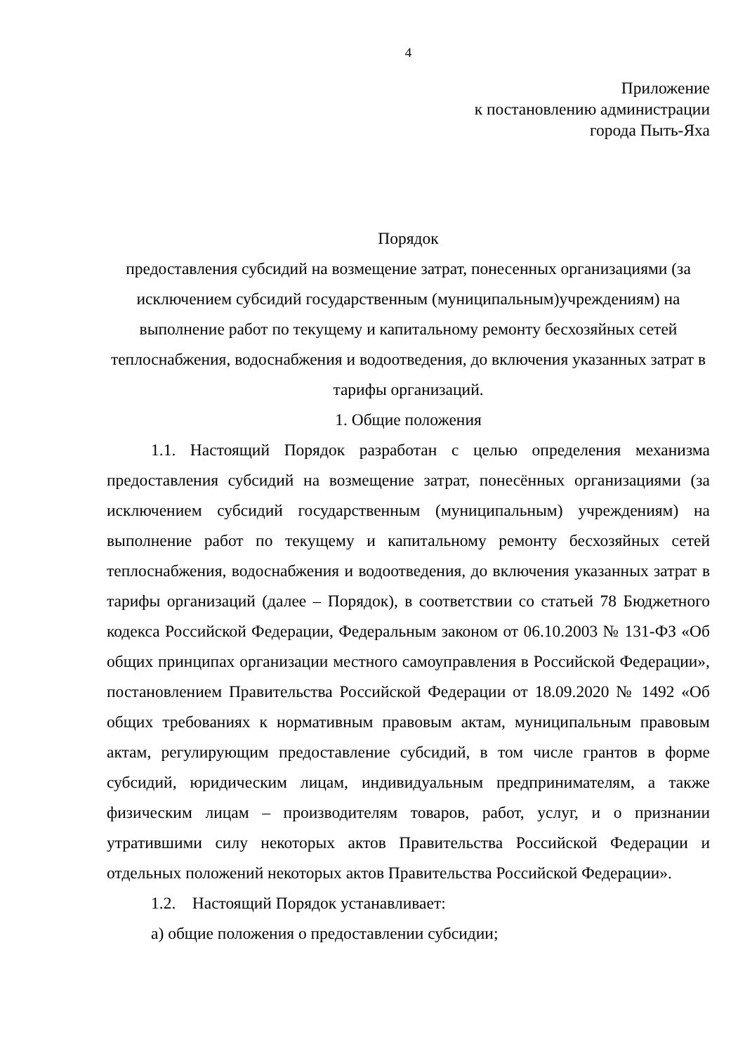4
Приложение
к постановлению администрации
города Пыть-Яха
Порядок
предоставления субсидий на возмещение затрат, понесенных организациями (за исключением субсидий государственным (муниципальным)учреждениям) на выполнение работ по текущему и капитальному ремонту бесхозяйных сетей теплоснабжения, водоснабжения и водоотведения, до включения указанных затрат в тарифы организаций.
1. Общие положения
1.1. Настоящий Порядок разработан с целью определения механизма предоставления субсидий на возмещение затрат, понесённых организациями (за исключением субсидий государственным (муниципальным) учреждениям) на выполнение работ по текущему и капитальному ремонту бесхозяйных сетей теплоснабжения, водоснабжения и водоотведения, до включения указанных затрат в тарифы организаций (далее – Порядок), в соответствии со статьей 78 Бюджетного кодекса Российской Федерации, Федеральным законом от 06.10.2003 № 131-ФЗ «Об общих принципах организации местного самоуправления в Российской Федерации», постановлением Правительства Российской Федерации от 18.09.2020 № 1492 «Об общих требованиях к нормативным правовым актам, муниципальным правовым актам, регулирующим предоставление субсидий, в том числе грантов в форме субсидий, юридическим лицам, индивидуальным предпринимателям, а также физическим лицам – производителям товаров, работ, услуг, и о признании утратившими силу некоторых актов Правительства Российской Федерации и отдельных положений некоторых актов Правительства Российской Федерации».
1.2. Настоящий Порядок устанавливает:
а) общие положения о предоставлении субсидии;